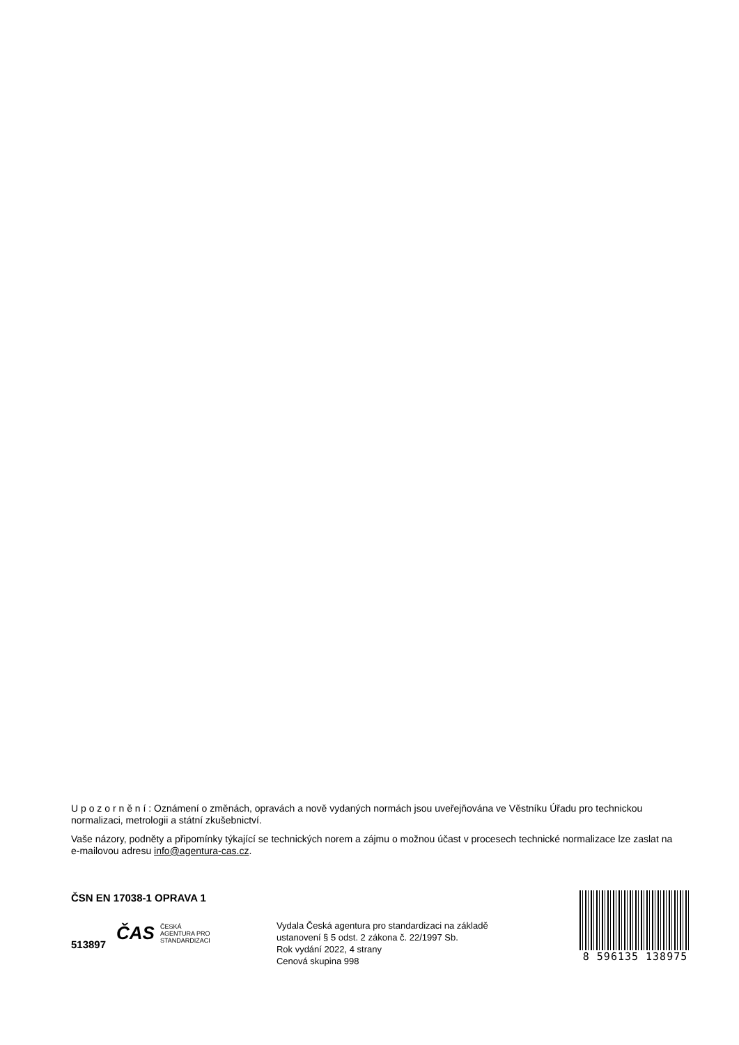U p o z o r n ě n í : Oznámení o změnách, opravách a nově vydaných normách jsou uveřejňována ve Věstníku Úřadu pro technickou normalizaci, metrologii a státní zkušebnictví.
Vaše názory, podněty a připomínky týkající se technických norem a zájmu o možnou účast v procesech technické normalizace lze zaslat na e-mailovou adresu info@agentura-cas.cz.
ČSN EN 17038-1 OPRAVA 1
513897
ČAS ČESKÁ
AGENTURA PRO
STANDARDIZACI
Vydala Česká agentura pro standardizaci na základě ustanovení § 5 odst. 2 zákona č. 22/1997 Sb.
Rok vydání 2022, 4 strany
Cenová skupina 998
8 596135 138975